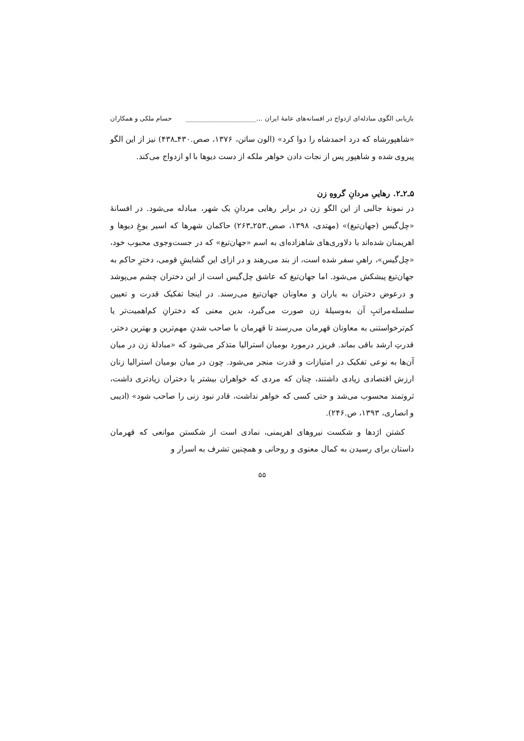بازیابی الگوی مبادله‌ای ازدواج در افسانه‌های عامهٔ ایران ...______________________ حسام ملکی و همکاران
«شاهپورشاه که درد احمدشاه را دوا کرد» (الون ساتن، ۱۳۷۶، صص.۴۳۰ـ۴۳۸) نیز از این الگو پیروی شده و شاهپور پس از نجات دادن خواهر ملکه از دست دیوها با او ازدواج می‌کند.
۵ـ۲ـ۲. رهاییِ مردانِ گروهِ زن
در نمونهٔ جالبی از این الگو زن در برابر رهایی مردانِ یک شهر، مبادله می‌شود. در افسانهٔ «چل‌گیس (جهان‌تیغ)» (مهتدی، ۱۳۹۸، صص.۲۵۳ـ۲۶۳) حاکمان شهرها که اسیر یوغِ دیوها و اهریمنان شده‌اند با دلاوری‌های شاهزاده‌ای به اسم «جهان‌تیغ» که در جست‌وجوی محبوب خود، «چل‌گیس»، راهیِ سفر شده است، از بند می‌رهند و در ازای این گشایشِ قومی، دخترِ حاکم به جهان‌تیغ پیشکش می‌شود. اما جهان‌تیغ که عاشق چل‌گیس است از این دختران چشم می‌پوشد و درعوض دختران به یاران و معاونان جهان‌تیغ می‌رسند. در اینجا تفکیک قدرت و تعیین سلسله‌مراتبِ آن به‌وسیلهٔ زن صورت می‌گیرد، بدین معنی که دخترانِ کم‌اهمیت‌تر یا کم‌ترخواستنی به معاونان قهرمان می‌رسند تا قهرمان با صاحب شدنِ مهم‌ترین و بهترین دختر، قدرتِ ارشد باقی بماند. فریزر درمورد بومیان استرالیا متذکر می‌شود که «مبادلهٔ زن در میان آن‌ها به نوعی تفکیک در امتیازات و قدرت منجر می‌شود. چون در میان بومیان استرالیا زنان ارزش اقتصادی زیادی داشتند، چنان که مردی که خواهران بیشتر یا دختران زیادتری داشت، ثروتمند محسوب می‌شد و حتی کسی که خواهر نداشت، قادر نبود زنی را صاحب شود» (ادیبی و انصاری، ۱۳۹۳، ص.۲۴۶).
کشتن اژدها و شکست نیروهای اهریمنی، نمادی است از شکستن موانعی که قهرمان داستان برای رسیدن به کمال معنوی و روحانی و همچنین تشرف به اسرار و
۵۵